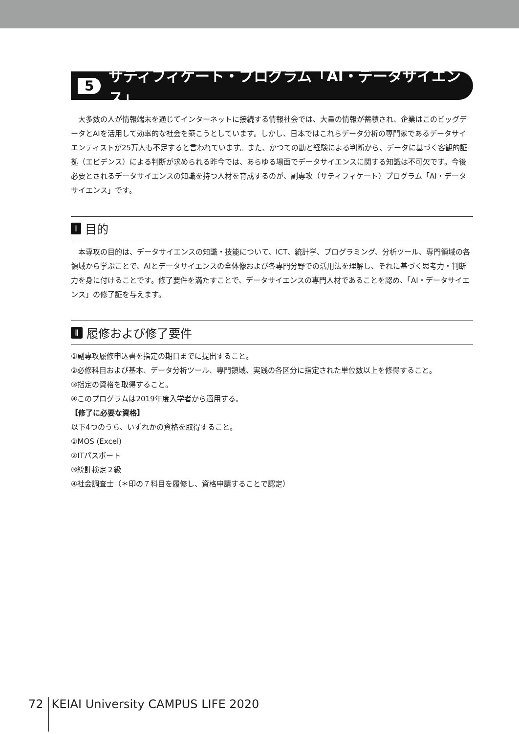5 サティフィケート・プログラム「AI・データサイエンス」
大多数の人が情報端末を通じてインターネットに接続する情報社会では、大量の情報が蓄積され、企業はこのビッグデータとAIを活用して効率的な社会を築こうとしています。しかし、日本ではこれらデータ分析の専門家であるデータサイエンティストが25万人も不足すると言われています。また、かつての勘と経験による判断から、データに基づく客観的証拠（エビデンス）による判断が求められる昨今では、あらゆる場面でデータサイエンスに関する知識は不可欠です。今後必要とされるデータサイエンスの知識を持つ人材を育成するのが、副専攻（サティフィケート）プログラム「AI・データサイエンス」です。
Ⅰ 目的
本専攻の目的は、データサイエンスの知識・技能について、ICT、統計学、プログラミング、分析ツール、専門領域の各領域から学ぶことで、AIとデータサイエンスの全体像および各専門分野での活用法を理解し、それに基づく思考力・判断力を身に付けることです。修了要件を満たすことで、データサイエンスの専門人材であることを認め、「AI・データサイエンス」の修了証を与えます。
Ⅱ 履修および修了要件
①副専攻履修申込書を指定の期日までに提出すること。
②必修科目および基本、データ分析ツール、専門領域、実践の各区分に指定された単位数以上を修得すること。
③指定の資格を取得すること。
④このプログラムは2019年度入学者から適用する。
【修了に必要な資格】
以下4つのうち、いずれかの資格を取得すること。
①MOS (Excel)
②ITパスポート
③統計検定２級
④社会調査士（＊印の７科目を履修し、資格申請することで認定）
72 KEIAI University CAMPUS LIFE 2020